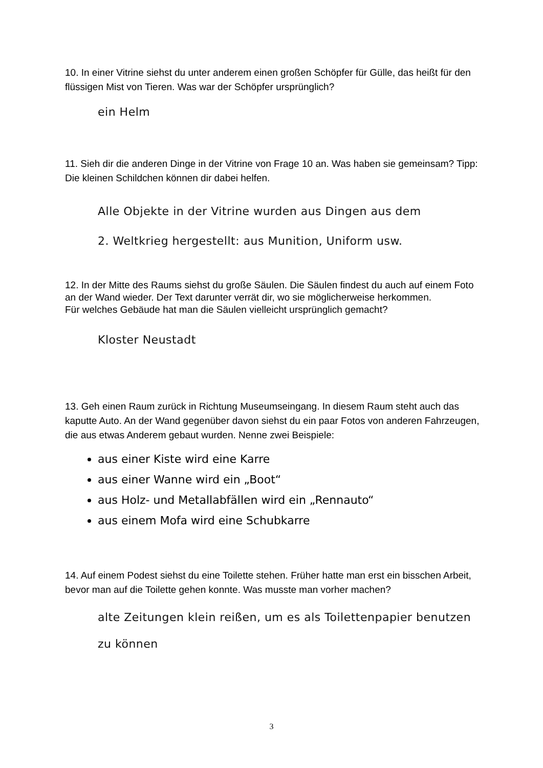10. In einer Vitrine siehst du unter anderem einen großen Schöpfer für Gülle, das heißt für den flüssigen Mist von Tieren. Was war der Schöpfer ursprünglich?
ein Helm
11. Sieh dir die anderen Dinge in der Vitrine von Frage 10 an. Was haben sie gemeinsam? Tipp: Die kleinen Schildchen können dir dabei helfen.
Alle Objekte in der Vitrine wurden aus Dingen aus dem
2. Weltkrieg hergestellt: aus Munition, Uniform usw.
12. In der Mitte des Raums siehst du große Säulen. Die Säulen findest du auch auf einem Foto an der Wand wieder. Der Text darunter verrät dir, wo sie möglicherweise herkommen.
Für welches Gebäude hat man die Säulen vielleicht ursprünglich gemacht?
Kloster Neustadt
13. Geh einen Raum zurück in Richtung Museumseingang. In diesem Raum steht auch das kaputte Auto. An der Wand gegenüber davon siehst du ein paar Fotos von anderen Fahrzeugen, die aus etwas Anderem gebaut wurden. Nenne zwei Beispiele:
aus einer Kiste wird eine Karre
aus einer Wanne wird ein „Boot“
aus Holz- und Metallabfällen wird ein „Rennauto“
aus einem Mofa wird eine Schubkarre
14. Auf einem Podest siehst du eine Toilette stehen. Früher hatte man erst ein bisschen Arbeit, bevor man auf die Toilette gehen konnte. Was musste man vorher machen?
alte Zeitungen klein reißen, um es als Toilettenpapier benutzen
zu können
3